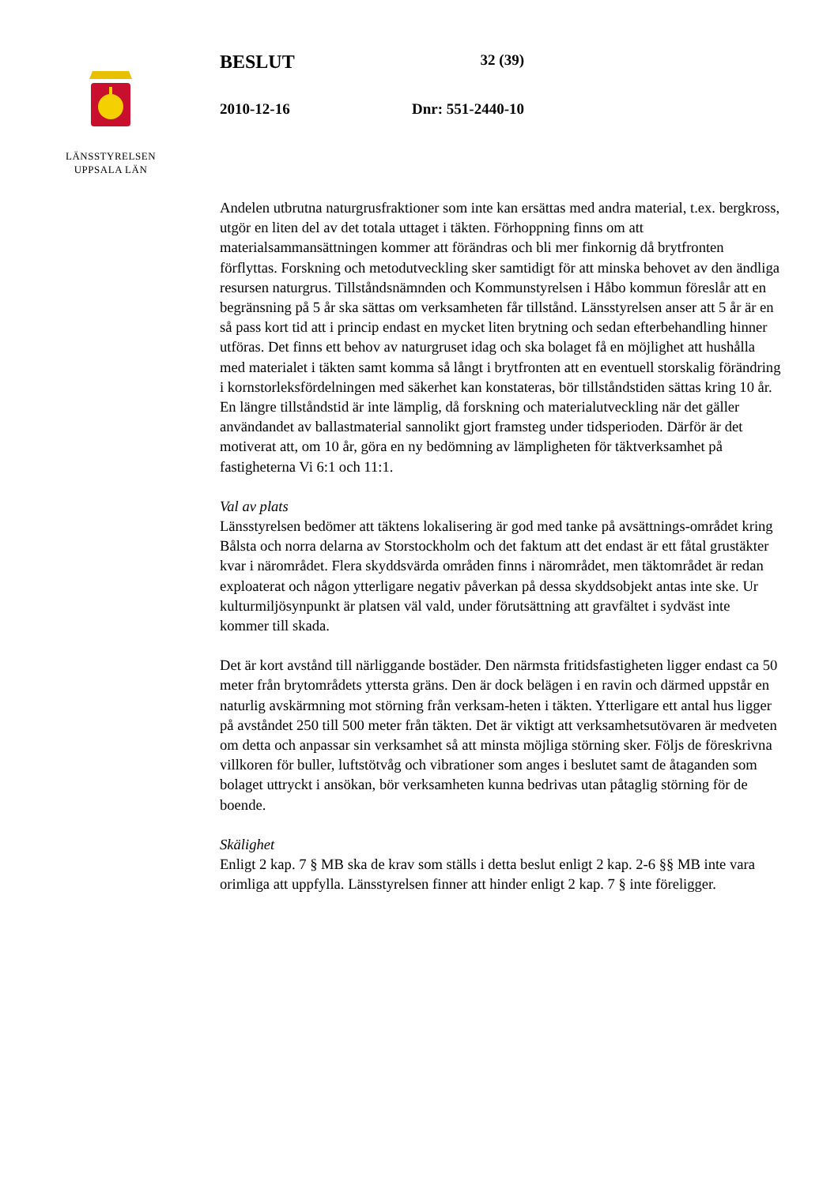LÄNSSTYRELSEN
UPPSALA LÄN
BESLUT 32 (39)
2010-12-16 Dnr: 551-2440-10
Andelen utbrutna naturgrusfraktioner som inte kan ersättas med andra material, t.ex. bergkross, utgör en liten del av det totala uttaget i täkten. Förhoppning finns om att materialsammansättningen kommer att förändras och bli mer finkornig då brytfronten förflyttas. Forskning och metodutveckling sker samtidigt för att minska behovet av den ändliga resursen naturgrus. Tillståndsnämnden och Kommunstyrelsen i Håbo kommun föreslår att en begränsning på 5 år ska sättas om verksamheten får tillstånd. Länsstyrelsen anser att 5 år är en så pass kort tid att i princip endast en mycket liten brytning och sedan efterbehandling hinner utföras. Det finns ett behov av naturgruset idag och ska bolaget få en möjlighet att hushålla med materialet i täkten samt komma så långt i brytfronten att en eventuell storskalig förändring i kornstorleksfördelningen med säkerhet kan konstateras, bör tillståndstiden sättas kring 10 år. En längre tillståndstid är inte lämplig, då forskning och materialutveckling när det gäller användandet av ballastmaterial sannolikt gjort framsteg under tidsperioden. Därför är det motiverat att, om 10 år, göra en ny bedömning av lämpligheten för täktverksamhet på fastigheterna Vi 6:1 och 11:1.
Val av plats
Länsstyrelsen bedömer att täktens lokalisering är god med tanke på avsättnings-området kring Bålsta och norra delarna av Storstockholm och det faktum att det endast är ett fåtal grustäkter kvar i närområdet. Flera skyddsvärda områden finns i närområdet, men täktområdet är redan exploaterat och någon ytterligare negativ påverkan på dessa skyddsobjekt antas inte ske. Ur kulturmiljösynpunkt är platsen väl vald, under förutsättning att gravfältet i sydväst inte kommer till skada.
Det är kort avstånd till närliggande bostäder. Den närmsta fritidsfastigheten ligger endast ca 50 meter från brytområdets yttersta gräns. Den är dock belägen i en ravin och därmed uppstår en naturlig avskärmning mot störning från verksam-heten i täkten. Ytterligare ett antal hus ligger på avståndet 250 till 500 meter från täkten. Det är viktigt att verksamhetsutövaren är medveten om detta och anpassar sin verksamhet så att minsta möjliga störning sker. Följs de föreskrivna villkoren för buller, luftstötvåg och vibrationer som anges i beslutet samt de åtaganden som bolaget uttryckt i ansökan, bör verksamheten kunna bedrivas utan påtaglig störning för de boende.
Skälighet
Enligt 2 kap. 7 § MB ska de krav som ställs i detta beslut enligt 2 kap. 2-6 §§ MB inte vara orimliga att uppfylla. Länsstyrelsen finner att hinder enligt 2 kap. 7 § inte föreligger.